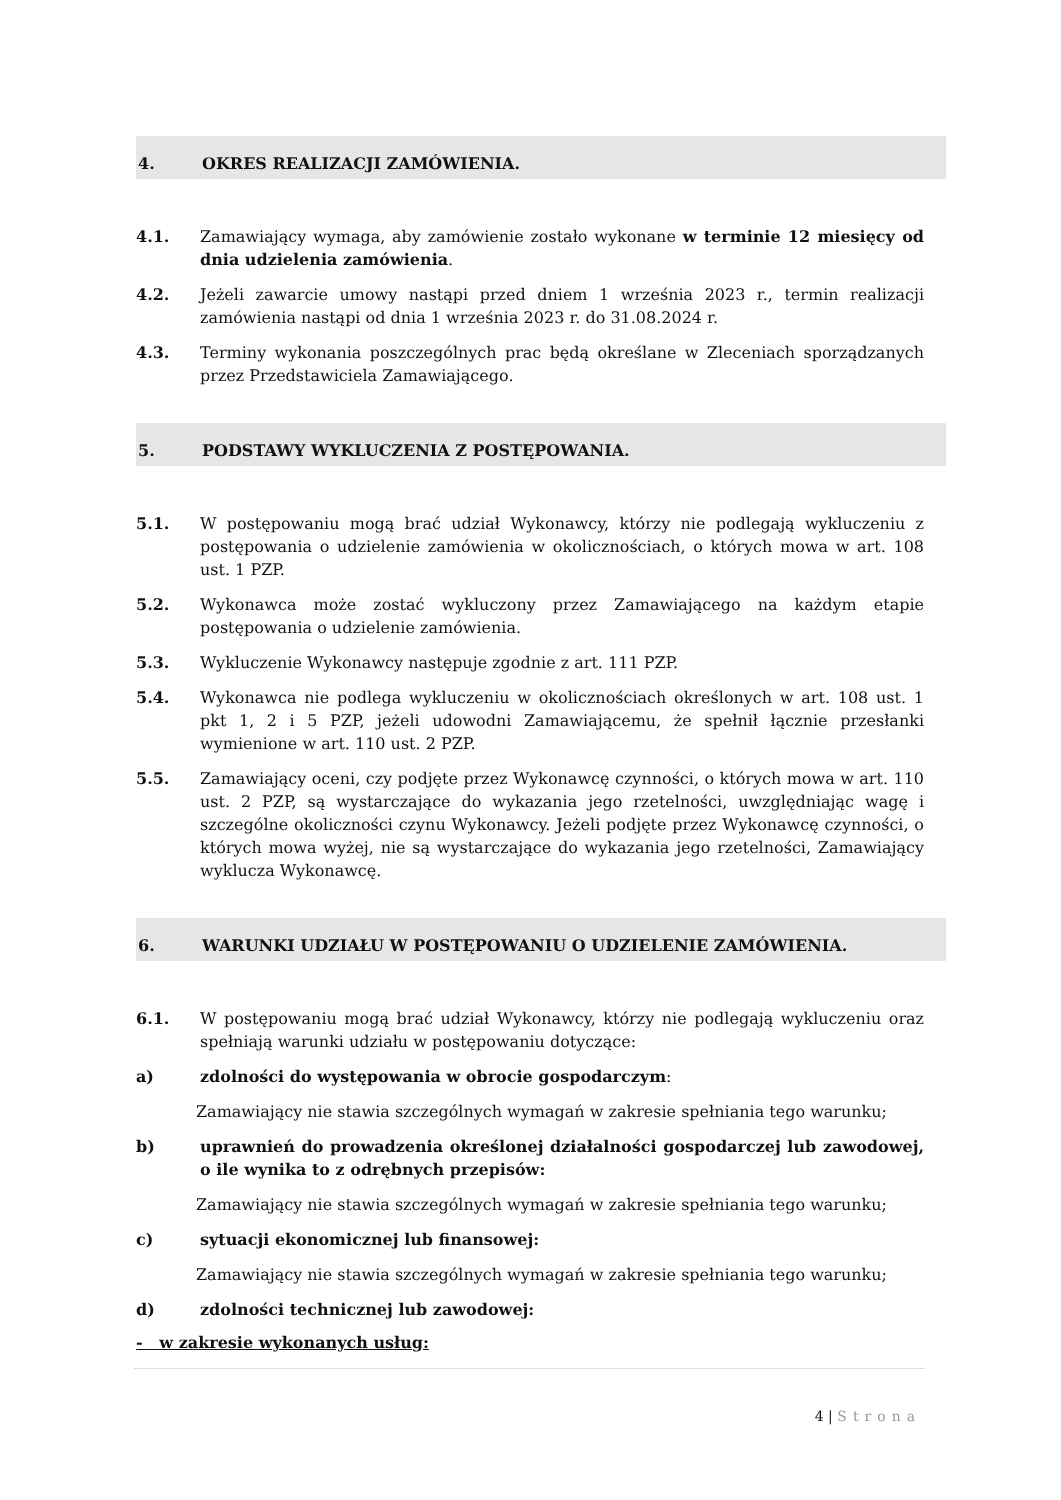4. OKRES REALIZACJI ZAMÓWIENIA.
4.1. Zamawiający wymaga, aby zamówienie zostało wykonane w terminie 12 miesięcy od dnia udzielenia zamówienia.
4.2. Jeżeli zawarcie umowy nastąpi przed dniem 1 września 2023 r., termin realizacji zamówienia nastąpi od dnia 1 września 2023 r. do 31.08.2024 r.
4.3. Terminy wykonania poszczególnych prac będą określane w Zleceniach sporządzanych przez Przedstawiciela Zamawiającego.
5. PODSTAWY WYKLUCZENIA Z POSTĘPOWANIA.
5.1. W postępowaniu mogą brać udział Wykonawcy, którzy nie podlegają wykluczeniu z postępowania o udzielenie zamówienia w okolicznościach, o których mowa w art. 108 ust. 1 PZP.
5.2. Wykonawca może zostać wykluczony przez Zamawiającego na każdym etapie postępowania o udzielenie zamówienia.
5.3. Wykluczenie Wykonawcy następuje zgodnie z art. 111 PZP.
5.4. Wykonawca nie podlega wykluczeniu w okolicznościach określonych w art. 108 ust. 1 pkt 1, 2 i 5 PZP, jeżeli udowodni Zamawiającemu, że spełnił łącznie przesłanki wymienione w art. 110 ust. 2 PZP.
5.5. Zamawiający oceni, czy podjęte przez Wykonawcę czynności, o których mowa w art. 110 ust. 2 PZP, są wystarczające do wykazania jego rzetelności, uwzględniając wagę i szczególne okoliczności czynu Wykonawcy. Jeżeli podjęte przez Wykonawcę czynności, o których mowa wyżej, nie są wystarczające do wykazania jego rzetelności, Zamawiający wyklucza Wykonawcę.
6. WARUNKI UDZIAŁU W POSTĘPOWANIU O UDZIELENIE ZAMÓWIENIA.
6.1. W postępowaniu mogą brać udział Wykonawcy, którzy nie podlegają wykluczeniu oraz spełniają warunki udziału w postępowaniu dotyczące:
a) zdolności do występowania w obrocie gospodarczym:
Zamawiający nie stawia szczególnych wymagań w zakresie spełniania tego warunku;
b) uprawnień do prowadzenia określonej działalności gospodarczej lub zawodowej, o ile wynika to z odrębnych przepisów:
Zamawiający nie stawia szczególnych wymagań w zakresie spełniania tego warunku;
c) sytuacji ekonomicznej lub finansowej:
Zamawiający nie stawia szczególnych wymagań w zakresie spełniania tego warunku;
d) zdolności technicznej lub zawodowej:
- w zakresie wykonanych usług:
4 | Strona